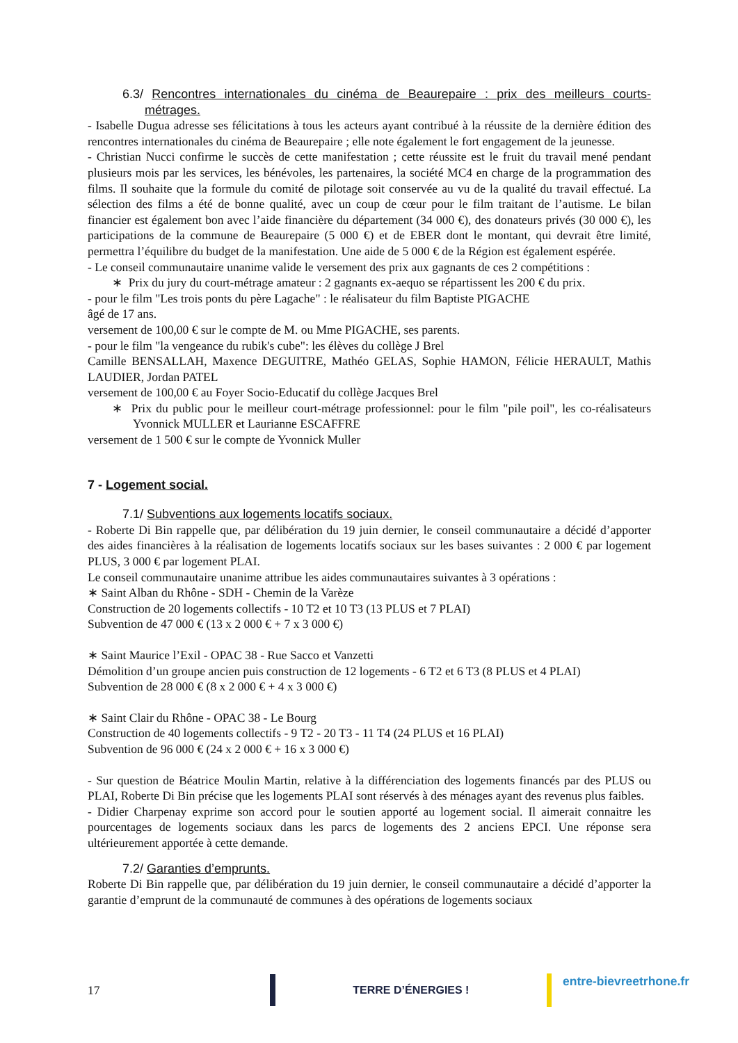6.3/ Rencontres internationales du cinéma de Beaurepaire : prix des meilleurs courts-métrages.
- Isabelle Dugua adresse ses félicitations à tous les acteurs ayant contribué à la réussite de la dernière édition des rencontres internationales du cinéma de Beaurepaire ; elle note également le fort engagement de la jeunesse.
- Christian Nucci confirme le succès de cette manifestation ; cette réussite est le fruit du travail mené pendant plusieurs mois par les services, les bénévoles, les partenaires, la société MC4 en charge de la programmation des films. Il souhaite que la formule du comité de pilotage soit conservée au vu de la qualité du travail effectué. La sélection des films a été de bonne qualité, avec un coup de cœur pour le film traitant de l’autisme. Le bilan financier est également bon avec l’aide financière du département (34 000 €), des donateurs privés (30 000 €), les participations de la commune de Beaurepaire (5 000 €) et de EBER dont le montant, qui devrait être limité, permettra l’équilibre du budget de la manifestation. Une aide de 5 000 € de la Région est également espérée.
- Le conseil communautaire unanime valide le versement des prix aux gagnants de ces 2 compétitions :
∗ Prix du jury du court-métrage amateur : 2 gagnants ex-aequo se répartissent les 200 € du prix.
- pour le film "Les trois ponts du père Lagache" : le réalisateur du film Baptiste PIGACHE
âgé de 17 ans.
versement de 100,00 € sur le compte de M. ou Mme PIGACHE, ses parents.
- pour le film "la vengeance du rubik's cube": les élèves du collège J Brel
Camille BENSALLAH, Maxence DEGUITRE, Mathéo GELAS, Sophie HAMON, Félicie HERAULT, Mathis LAUDIER, Jordan PATEL
versement de 100,00 € au Foyer Socio-Educatif du collège Jacques Brel
∗ Prix du public pour le meilleur court-métrage professionnel: pour le film "pile poil", les co-réalisateurs Yvonnick MULLER et Laurianne ESCAFFRE
versement de 1 500 € sur le compte de Yvonnick Muller
7 - Logement social.
7.1/ Subventions aux logements locatifs sociaux.
- Roberte Di Bin rappelle que, par délibération du 19 juin dernier, le conseil communautaire a décidé d’apporter des aides financières à la réalisation de logements locatifs sociaux sur les bases suivantes : 2 000 € par logement PLUS, 3 000 € par logement PLAI.
Le conseil communautaire unanime attribue les aides communautaires suivantes à 3 opérations :
∗ Saint Alban du Rhône - SDH - Chemin de la Varèze
Construction de 20 logements collectifs - 10 T2 et 10 T3 (13 PLUS et 7 PLAI)
Subvention de 47 000 € (13 x 2 000 € + 7 x 3 000 €)
∗ Saint Maurice l’Exil - OPAC 38 - Rue Sacco et Vanzetti
Démolition d’un groupe ancien puis construction de 12 logements - 6 T2 et 6 T3 (8 PLUS et 4 PLAI)
Subvention de 28 000 € (8 x 2 000 € + 4 x 3 000 €)
∗ Saint Clair du Rhône - OPAC 38 - Le Bourg
Construction de 40 logements collectifs - 9 T2 - 20 T3 - 11 T4 (24 PLUS et 16 PLAI)
Subvention de 96 000 € (24 x 2 000 € + 16 x 3 000 €)
- Sur question de Béatrice Moulin Martin, relative à la différenciation des logements financés par des PLUS ou PLAI, Roberte Di Bin précise que les logements PLAI sont réservés à des ménages ayant des revenus plus faibles.
- Didier Charpenay exprime son accord pour le soutien apporté au logement social. Il aimerait connaitre les pourcentages de logements sociaux dans les parcs de logements des 2 anciens EPCI. Une réponse sera ultérieurement apportée à cette demande.
7.2/ Garanties d’emprunts.
Roberte Di Bin rappelle que, par délibération du 19 juin dernier, le conseil communautaire a décidé d’apporter la garantie d’emprunt de la communauté de communes à des opérations de logements sociaux
17 TERRE D’ÉNERGIES !
entre-bievreetrhone.fr